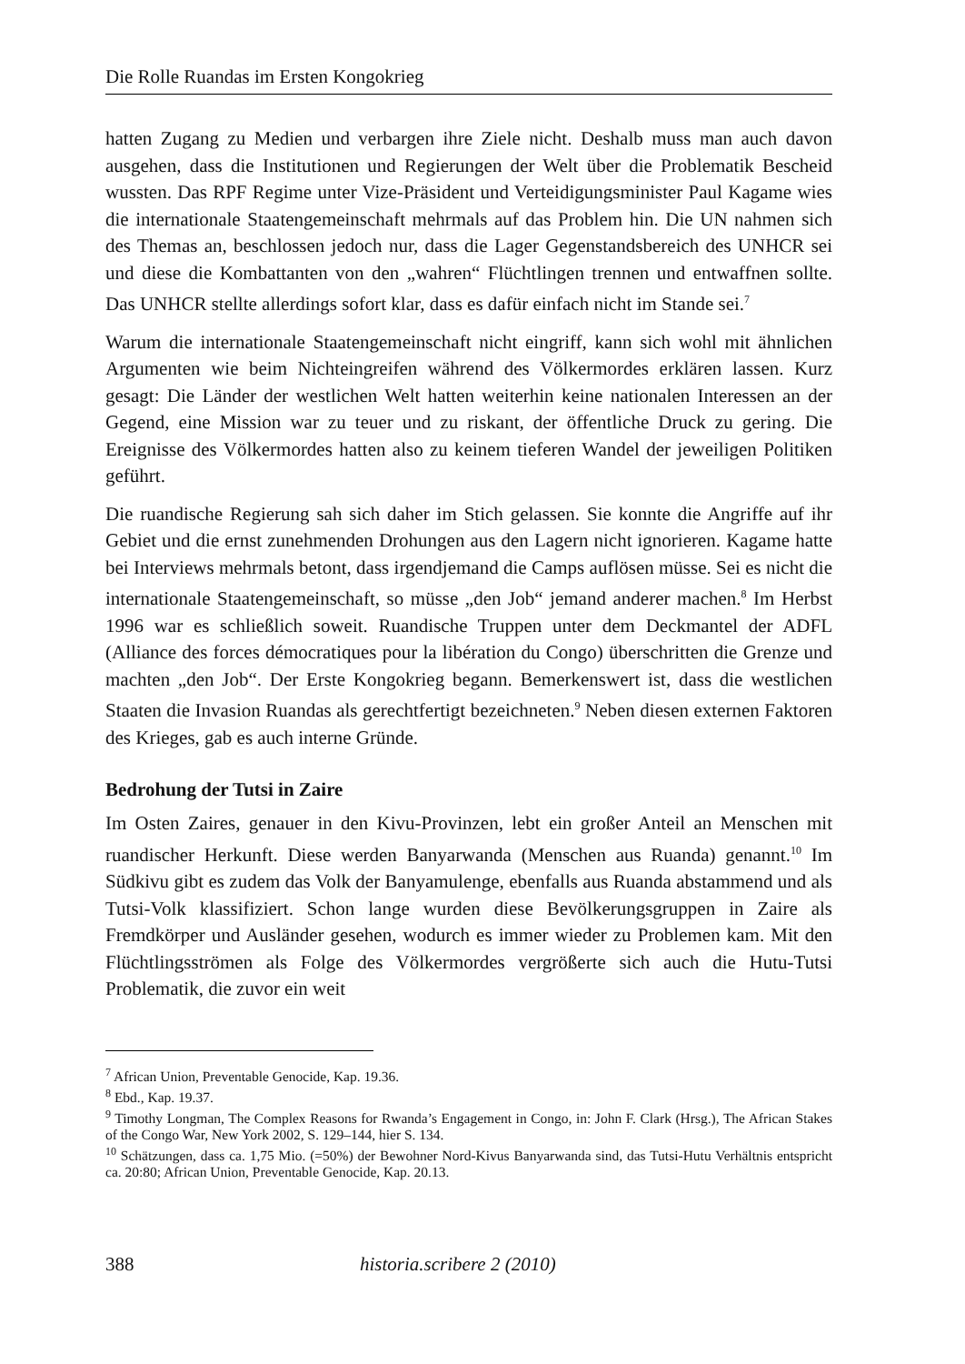Die Rolle Ruandas im Ersten Kongokrieg
hatten Zugang zu Medien und verbargen ihre Ziele nicht. Deshalb muss man auch davon ausgehen, dass die Institutionen und Regierungen der Welt über die Problematik Bescheid wussten. Das RPF Regime unter Vize-Präsident und Verteidigungsminister Paul Kagame wies die internationale Staatengemeinschaft mehrmals auf das Problem hin. Die UN nahmen sich des Themas an, beschlossen jedoch nur, dass die Lager Gegenstandsbereich des UNHCR sei und diese die Kombattanten von den „wahren“ Flüchtlingen trennen und entwaffnen sollte. Das UNHCR stellte allerdings sofort klar, dass es dafür einfach nicht im Stande sei.<sup>7</sup>
Warum die internationale Staatengemeinschaft nicht eingriff, kann sich wohl mit ähnlichen Argumenten wie beim Nichteingreifen während des Völkermordes erklären lassen. Kurz gesagt: Die Länder der westlichen Welt hatten weiterhin keine nationalen Interessen an der Gegend, eine Mission war zu teuer und zu riskant, der öffentliche Druck zu gering. Die Ereignisse des Völkermordes hatten also zu keinem tieferen Wandel der jeweiligen Politiken geführt.
Die ruandische Regierung sah sich daher im Stich gelassen. Sie konnte die Angriffe auf ihr Gebiet und die ernst zunehmenden Drohungen aus den Lagern nicht ignorieren. Kagame hatte bei Interviews mehrmals betont, dass irgendjemand die Camps auflösen müsse. Sei es nicht die internationale Staatengemeinschaft, so müsse „den Job“ jemand anderer machen.<sup>8</sup> Im Herbst 1996 war es schließlich soweit. Ruandische Truppen unter dem Deckmantel der ADFL (Alliance des forces démocratiques pour la libération du Congo) überschritten die Grenze und machten „den Job“. Der Erste Kongokrieg begann. Bemerkenswert ist, dass die westlichen Staaten die Invasion Ruandas als gerechtfertigt bezeichneten.<sup>9</sup> Neben diesen externen Faktoren des Krieges, gab es auch interne Gründe.
Bedrohung der Tutsi in Zaire
Im Osten Zaires, genauer in den Kivu-Provinzen, lebt ein großer Anteil an Menschen mit ruandischer Herkunft. Diese werden Banyarwanda (Menschen aus Ruanda) genannt.<sup>10</sup> Im Südkivu gibt es zudem das Volk der Banyamulenge, ebenfalls aus Ruanda abstammend und als Tutsi-Volk klassifiziert. Schon lange wurden diese Bevölkerungsgruppen in Zaire als Fremdkörper und Ausländer gesehen, wodurch es immer wieder zu Problemen kam. Mit den Flüchtlingsströmen als Folge des Völkermordes vergrößerte sich auch die Hutu-Tutsi Problematik, die zuvor ein weit
<sup>7</sup> African Union, Preventable Genocide, Kap. 19.36.
<sup>8</sup> Ebd., Kap. 19.37.
<sup>9</sup> Timothy Longman, The Complex Reasons for Rwanda’s Engagement in Congo, in: John F. Clark (Hrsg.), The African Stakes of the Congo War, New York 2002, S. 129–144, hier S. 134.
<sup>10</sup> Schätzungen, dass ca. 1,75 Mio. (=50%) der Bewohner Nord-Kivus Banyarwanda sind, das Tutsi-Hutu Verhältnis entspricht ca. 20:80; African Union, Preventable Genocide, Kap. 20.13.
388 historia.scribere 2 (2010)